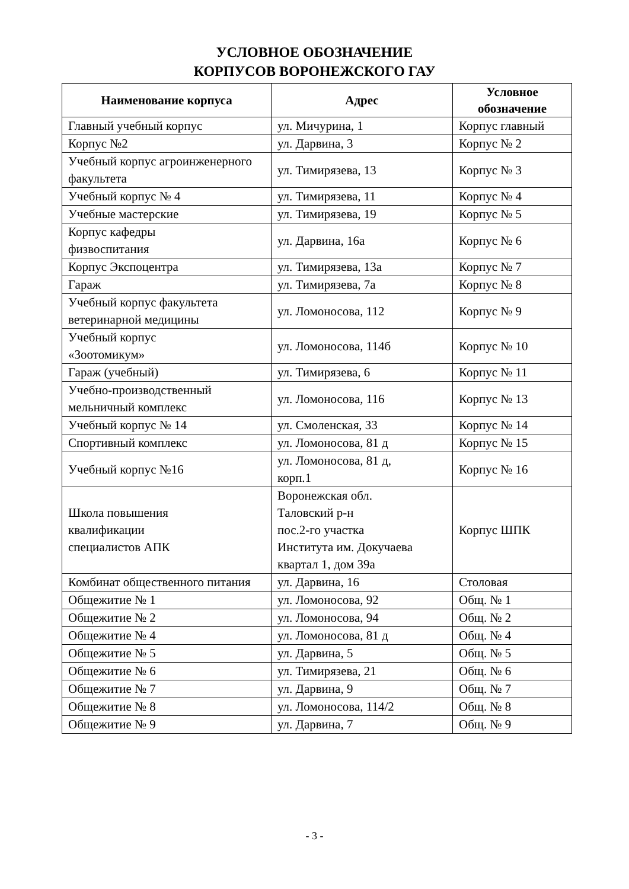УСЛОВНОЕ ОБОЗНАЧЕНИЕ
КОРПУСОВ ВОРОНЕЖСКОГО ГАУ
| Наименование корпуса | Адрес | Условное обозначение |
| --- | --- | --- |
| Главный учебный корпус | ул. Мичурина, 1 | Корпус главный |
| Корпус №2 | ул. Дарвина, 3 | Корпус № 2 |
| Учебный корпус агроинженерного факультета | ул. Тимирязева, 13 | Корпус № 3 |
| Учебный корпус № 4 | ул. Тимирязева, 11 | Корпус № 4 |
| Учебные мастерские | ул. Тимирязева, 19 | Корпус № 5 |
| Корпус кафедры физвоспитания | ул. Дарвина, 16а | Корпус № 6 |
| Корпус Экспоцентра | ул. Тимирязева, 13а | Корпус № 7 |
| Гараж | ул. Тимирязева, 7а | Корпус № 8 |
| Учебный корпус факультета ветеринарной медицины | ул. Ломоносова, 112 | Корпус № 9 |
| Учебный корпус «Зоотомикум» | ул. Ломоносова, 114б | Корпус № 10 |
| Гараж (учебный) | ул. Тимирязева, 6 | Корпус № 11 |
| Учебно-производственный мельничный комплекс | ул. Ломоносова, 116 | Корпус № 13 |
| Учебный корпус № 14 | ул. Смоленская, 33 | Корпус № 14 |
| Спортивный комплекс | ул. Ломоносова, 81 д | Корпус № 15 |
| Учебный корпус №16 | ул. Ломоносова, 81 д, корп.1 | Корпус № 16 |
| Школа повышения квалификации специалистов АПК | Воронежская обл. Таловский р-н пос.2-го участка Института им. Докучаева квартал 1, дом 39а | Корпус ШПК |
| Комбинат общественного питания | ул. Дарвина, 16 | Столовая |
| Общежитие № 1 | ул. Ломоносова, 92 | Общ. № 1 |
| Общежитие № 2 | ул. Ломоносова, 94 | Общ. № 2 |
| Общежитие № 4 | ул. Ломоносова, 81 д | Общ. № 4 |
| Общежитие № 5 | ул. Дарвина, 5 | Общ. № 5 |
| Общежитие № 6 | ул. Тимирязева, 21 | Общ. № 6 |
| Общежитие № 7 | ул. Дарвина, 9 | Общ. № 7 |
| Общежитие № 8 | ул. Ломоносова, 114/2 | Общ. № 8 |
| Общежитие № 9 | ул. Дарвина, 7 | Общ. № 9 |
- 3 -